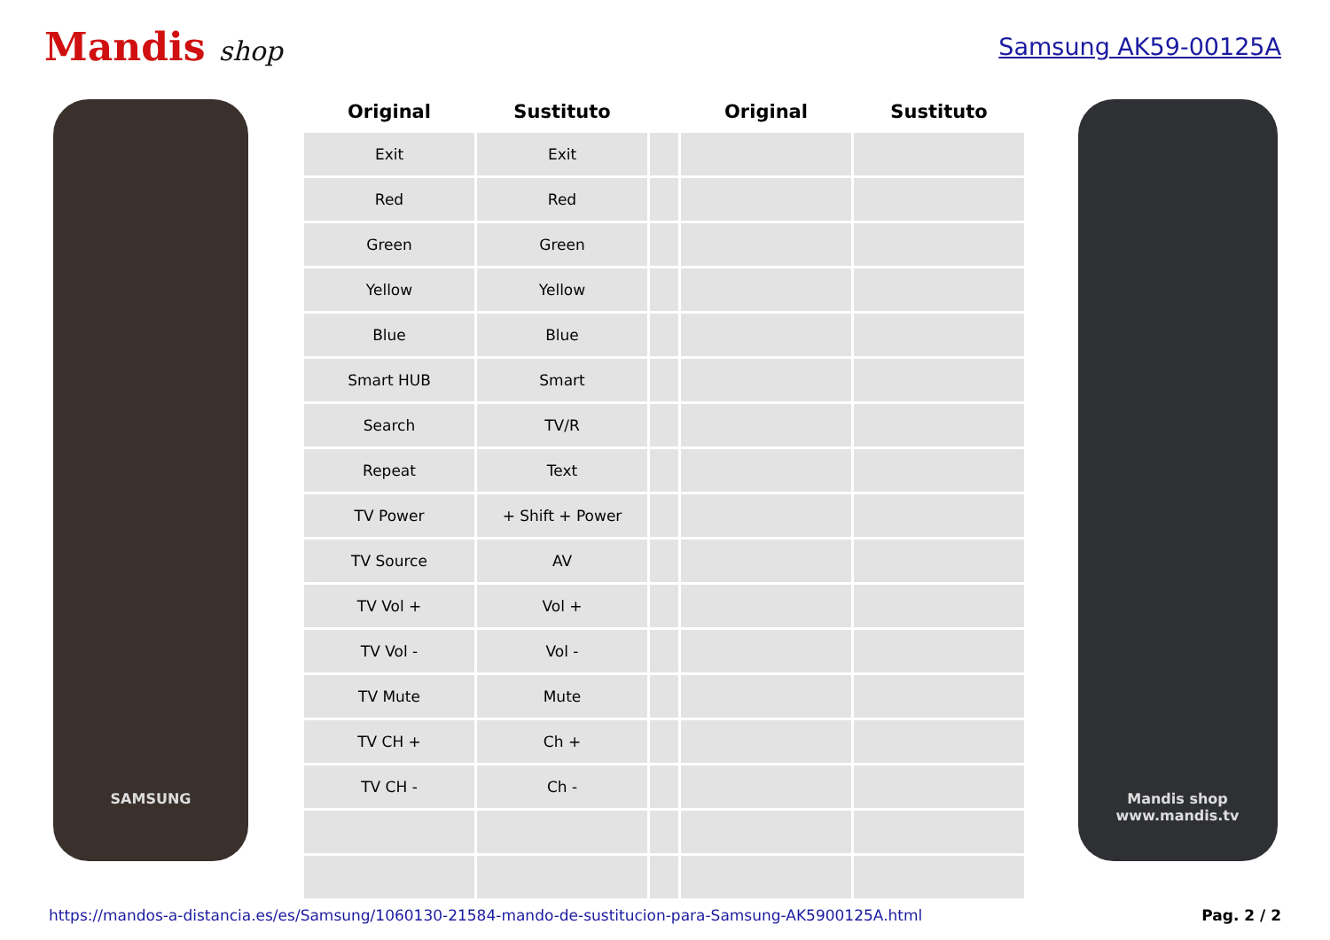Mandis shop Samsung AK59-00125A
SAMSUNG
| Original | Sustituto | | Original | Sustituto |
| --- | --- | --- | --- | --- |
| Exit | Exit | | | |
| Red | Red | | | |
| Green | Green | | | |
| Yellow | Yellow | | | |
| Blue | Blue | | | |
| Smart HUB | Smart | | | |
| Search | TV/R | | | |
| Repeat | Text | | | |
| TV Power | + Shift + Power | | | |
| TV Source | AV | | | |
| TV Vol + | Vol + | | | |
| TV Vol - | Vol - | | | |
| TV Mute | Mute | | | |
| TV CH + | Ch + | | | |
| TV CH - | Ch - | | | |
Mandis shop
www.mandis.tv
https://mandos-a-distancia.es/es/Samsung/1060130-21584-mando-de-sustitucion-para-Samsung-AK5900125A.html Pag. 2 / 2